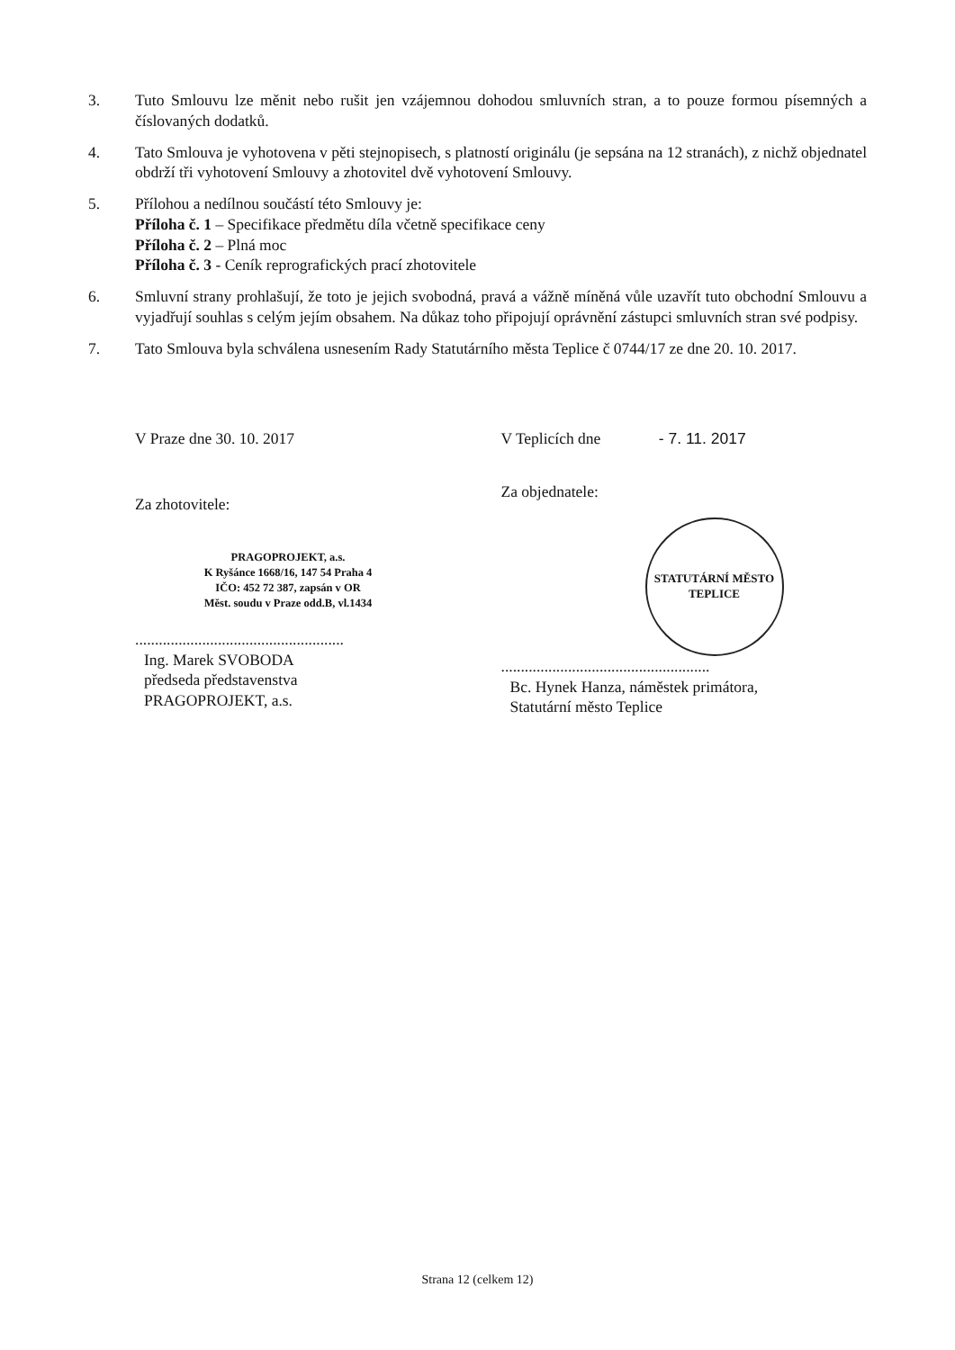3. Tuto Smlouvu lze měnit nebo rušit jen vzájemnou dohodou smluvních stran, a to pouze formou písemných a číslovaných dodatků.
4. Tato Smlouva je vyhotovena v pěti stejnopisech, s platností originálu (je sepsána na 12 stranách), z nichž objednatel obdrží tři vyhotovení Smlouvy a zhotovitel dvě vyhotovení Smlouvy.
5. Přílohou a nedílnou součástí této Smlouvy je:
Příloha č. 1 – Specifikace předmětu díla včetně specifikace ceny
Příloha č. 2 – Plná moc
Příloha č. 3 - Ceník reprografických prací zhotovitele
6. Smluvní strany prohlašují, že toto je jejich svobodná, pravá a vážně míněná vůle uzavřít tuto obchodní Smlouvu a vyjadřují souhlas s celým jejím obsahem. Na důkaz toho připojují oprávnění zástupci smluvních stran své podpisy.
7. Tato Smlouva byla schválena usnesením Rady Statutárního města Teplice č 0744/17 ze dne 20. 10. 2017.
V Praze dne 30. 10. 2017
Za zhotovitele:
PRAGOPROJEKT, a.s.
K Ryšánce 1668/16, 147 54 Praha 4
IČO: 452 72 387, zapsán v OR
Měst. soudu v Praze odd.B, vl.1434
.....................................................
Ing. Marek SVOBODA
předseda představenstva
PRAGOPROJEKT, a.s.
V Teplicích dne - 7. 11. 2017
Za objednatele:
STATUTÁRNÍ MĚSTO TEPLICE
.....................................................
Bc. Hynek Hanza, náměstek primátora,
Statutární město Teplice
Strana 12 (celkem 12)